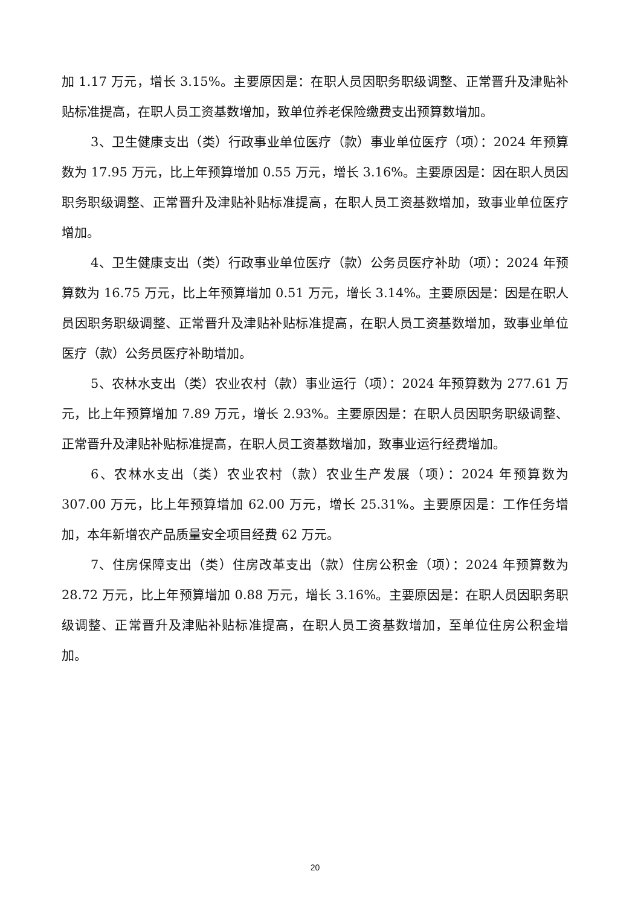加 1.17 万元，增长 3.15%。主要原因是：在职人员因职务职级调整、正常晋升及津贴补贴标准提高，在职人员工资基数增加，致单位养老保险缴费支出预算数增加。
3、卫生健康支出（类）行政事业单位医疗（款）事业单位医疗（项）：2024 年预算数为 17.95 万元，比上年预算增加 0.55 万元，增长 3.16%。主要原因是：因在职人员因职务职级调整、正常晋升及津贴补贴标准提高，在职人员工资基数增加，致事业单位医疗增加。
4、卫生健康支出（类）行政事业单位医疗（款）公务员医疗补助（项）：2024 年预算数为 16.75 万元，比上年预算增加 0.51 万元，增长 3.14%。主要原因是：因是在职人员因职务职级调整、正常晋升及津贴补贴标准提高，在职人员工资基数增加，致事业单位医疗（款）公务员医疗补助增加。
5、农林水支出（类）农业农村（款）事业运行（项）：2024 年预算数为 277.61 万元，比上年预算增加 7.89 万元，增长 2.93%。主要原因是：在职人员因职务职级调整、正常晋升及津贴补贴标准提高，在职人员工资基数增加，致事业运行经费增加。
6、农林水支出（类）农业农村（款）农业生产发展（项）：2024 年预算数为 307.00 万元，比上年预算增加 62.00 万元，增长 25.31%。主要原因是：工作任务增加，本年新增农产品质量安全项目经费 62 万元。
7、住房保障支出（类）住房改革支出（款）住房公积金（项）：2024 年预算数为 28.72 万元，比上年预算增加 0.88 万元，增长 3.16%。主要原因是：在职人员因职务职级调整、正常晋升及津贴补贴标准提高，在职人员工资基数增加，至单位住房公积金增加。
20